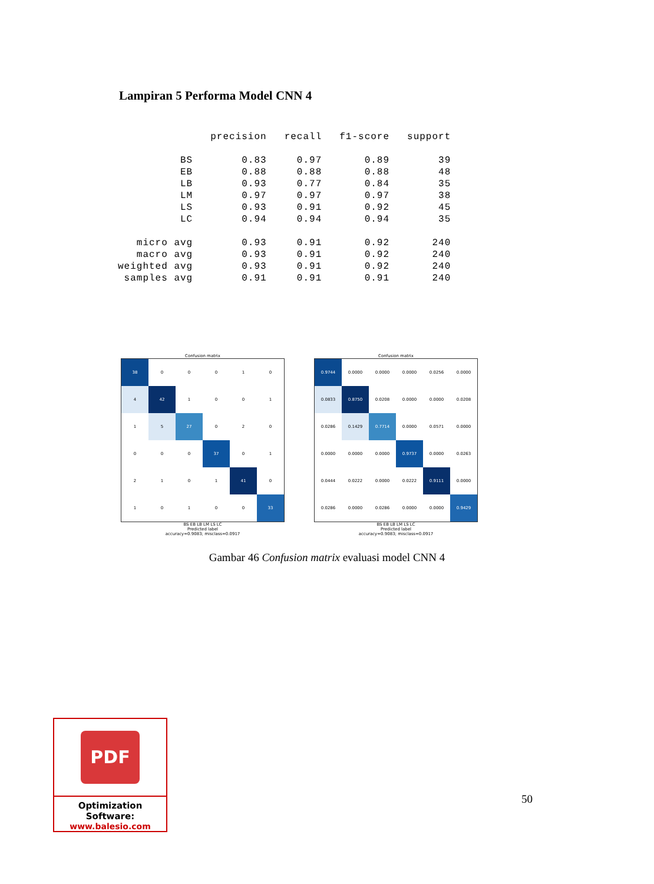Lampiran 5 Performa Model CNN 4
| | precision | recall | f1-score | support |
| --- | --- | --- | --- | --- |
| BS | 0.83 | 0.97 | 0.89 | 39 |
| EB | 0.88 | 0.88 | 0.88 | 48 |
| LB | 0.93 | 0.77 | 0.84 | 35 |
| LM | 0.97 | 0.97 | 0.97 | 38 |
| LS | 0.93 | 0.91 | 0.92 | 45 |
| LC | 0.94 | 0.94 | 0.94 | 35 |
| micro avg | 0.93 | 0.91 | 0.92 | 240 |
| macro avg | 0.93 | 0.91 | 0.92 | 240 |
| weighted avg | 0.93 | 0.91 | 0.92 | 240 |
| samples avg | 0.91 | 0.91 | 0.91 | 240 |
Confusion matrix
| 38 | 0 | 0 | 0 | 1 | 0 |
| 4 | 42 | 1 | 0 | 0 | 1 |
| 1 | 5 | 27 | 0 | 2 | 0 |
| 0 | 0 | 0 | 37 | 0 | 1 |
| 2 | 1 | 0 | 1 | 41 | 0 |
| 1 | 0 | 1 | 0 | 0 | 33 |
BS EB LB LM LS LC
Predicted label
accuracy=0.9083; misclass=0.0917
Confusion matrix
| 0.9744 | 0.0000 | 0.0000 | 0.0000 | 0.0256 | 0.0000 |
| 0.0833 | 0.8750 | 0.0208 | 0.0000 | 0.0000 | 0.0208 |
| 0.0286 | 0.1429 | 0.7714 | 0.0000 | 0.0571 | 0.0000 |
| 0.0000 | 0.0000 | 0.0000 | 0.9737 | 0.0000 | 0.0263 |
| 0.0444 | 0.0222 | 0.0000 | 0.0222 | 0.9111 | 0.0000 |
| 0.0286 | 0.0000 | 0.0286 | 0.0000 | 0.0000 | 0.9429 |
BS EB LB LM LS LC
Predicted label
accuracy=0.9083; misclass=0.0917
Gambar 46 Confusion matrix evaluasi model CNN 4
PDF
Optimization Software:
www.balesio.com
50